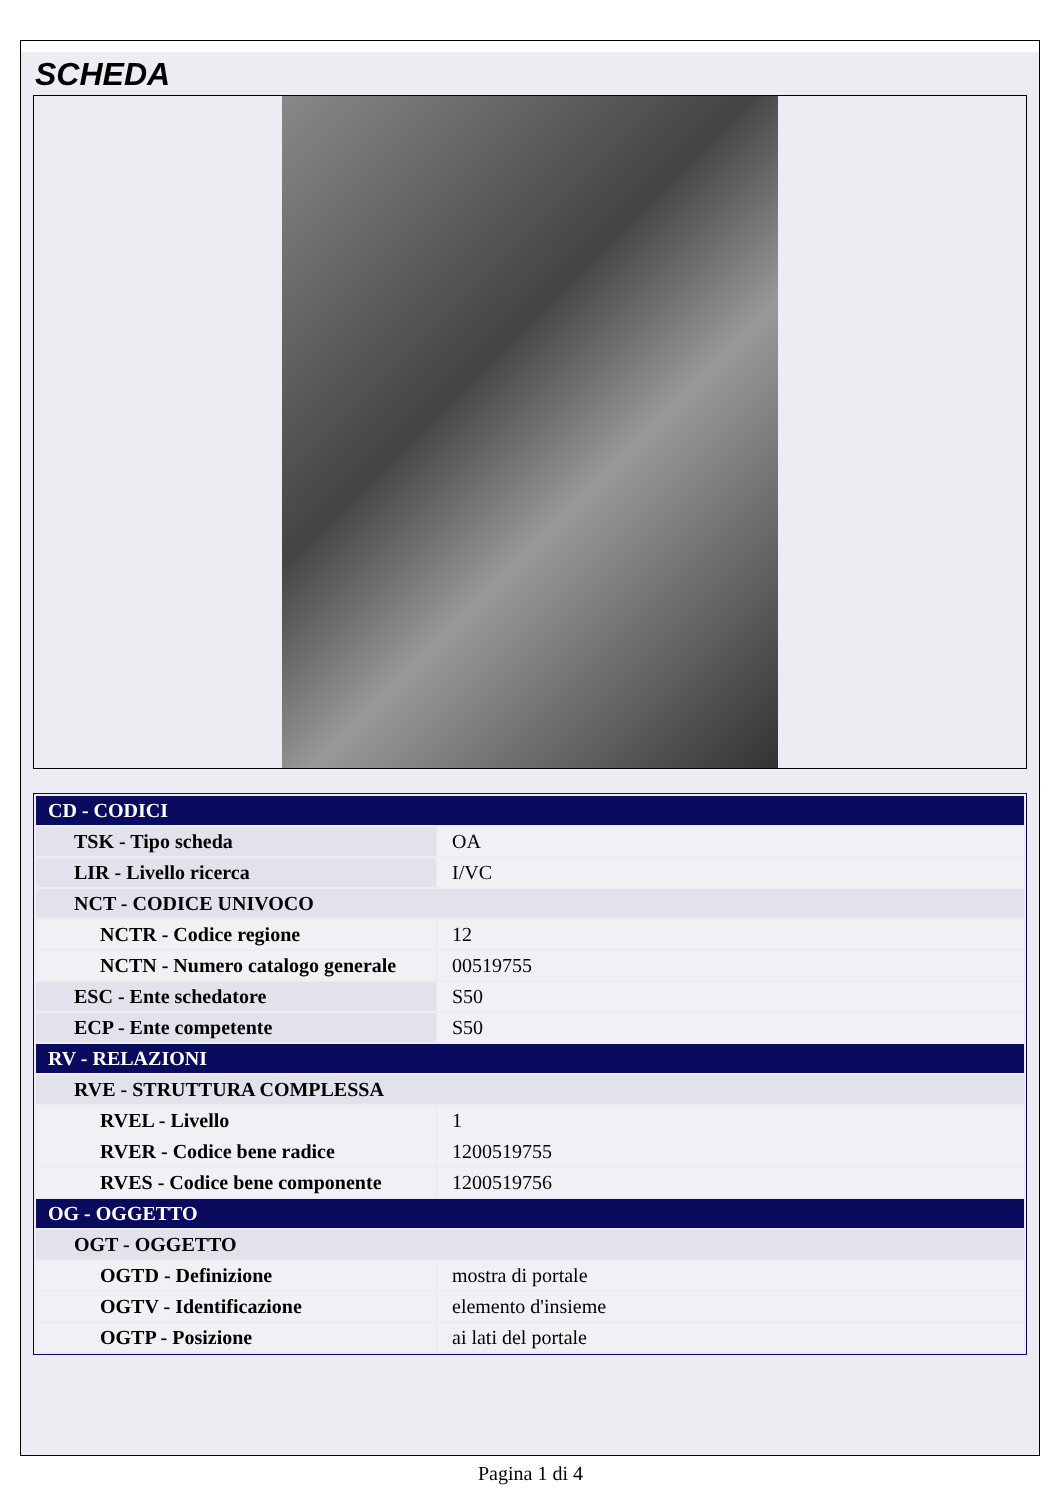SCHEDA
| CD - CODICI | |
| TSK - Tipo scheda | OA |
| LIR - Livello ricerca | I/VC |
| NCT - CODICE UNIVOCO | |
| NCTR - Codice regione | 12 |
| NCTN - Numero catalogo generale | 00519755 |
| ESC - Ente schedatore | S50 |
| ECP - Ente competente | S50 |
| RV - RELAZIONI | |
| RVE - STRUTTURA COMPLESSA | |
| RVEL - Livello | 1 |
| RVER - Codice bene radice | 1200519755 |
| RVES - Codice bene componente | 1200519756 |
| OG - OGGETTO | |
| OGT - OGGETTO | |
| OGTD - Definizione | mostra di portale |
| OGTV - Identificazione | elemento d'insieme |
| OGTP - Posizione | ai lati del portale |
Pagina 1 di 4